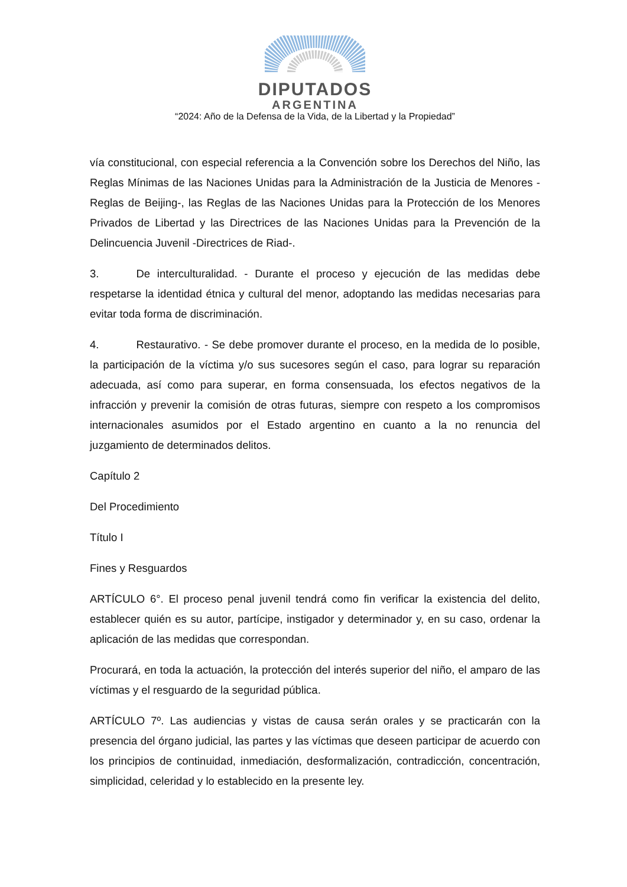DIPUTADOS
ARGENTINA
“2024: Año de la Defensa de la Vida, de la Libertad y la Propiedad”
vía constitucional, con especial referencia a la Convención sobre los Derechos del Niño, las Reglas Mínimas de las Naciones Unidas para la Administración de la Justicia de Menores -Reglas de Beijing-, las Reglas de las Naciones Unidas para la Protección de los Menores Privados de Libertad y las Directrices de las Naciones Unidas para la Prevención de la Delincuencia Juvenil -Directrices de Riad-.
3. De interculturalidad. - Durante el proceso y ejecución de las medidas debe respetarse la identidad étnica y cultural del menor, adoptando las medidas necesarias para evitar toda forma de discriminación.
4. Restaurativo. - Se debe promover durante el proceso, en la medida de lo posible, la participación de la víctima y/o sus sucesores según el caso, para lograr su reparación adecuada, así como para superar, en forma consensuada, los efectos negativos de la infracción y prevenir la comisión de otras futuras, siempre con respeto a los compromisos internacionales asumidos por el Estado argentino en cuanto a la no renuncia del juzgamiento de determinados delitos.
Capítulo 2
Del Procedimiento
Título I
Fines y Resguardos
ARTÍCULO 6°. El proceso penal juvenil tendrá como fin verificar la existencia del delito, establecer quién es su autor, partícipe, instigador y determinador y, en su caso, ordenar la aplicación de las medidas que correspondan.
Procurará, en toda la actuación, la protección del interés superior del niño, el amparo de las víctimas y el resguardo de la seguridad pública.
ARTÍCULO 7º. Las audiencias y vistas de causa serán orales y se practicarán con la presencia del órgano judicial, las partes y las víctimas que deseen participar de acuerdo con los principios de continuidad, inmediación, desformalización, contradicción, concentración, simplicidad, celeridad y lo establecido en la presente ley.